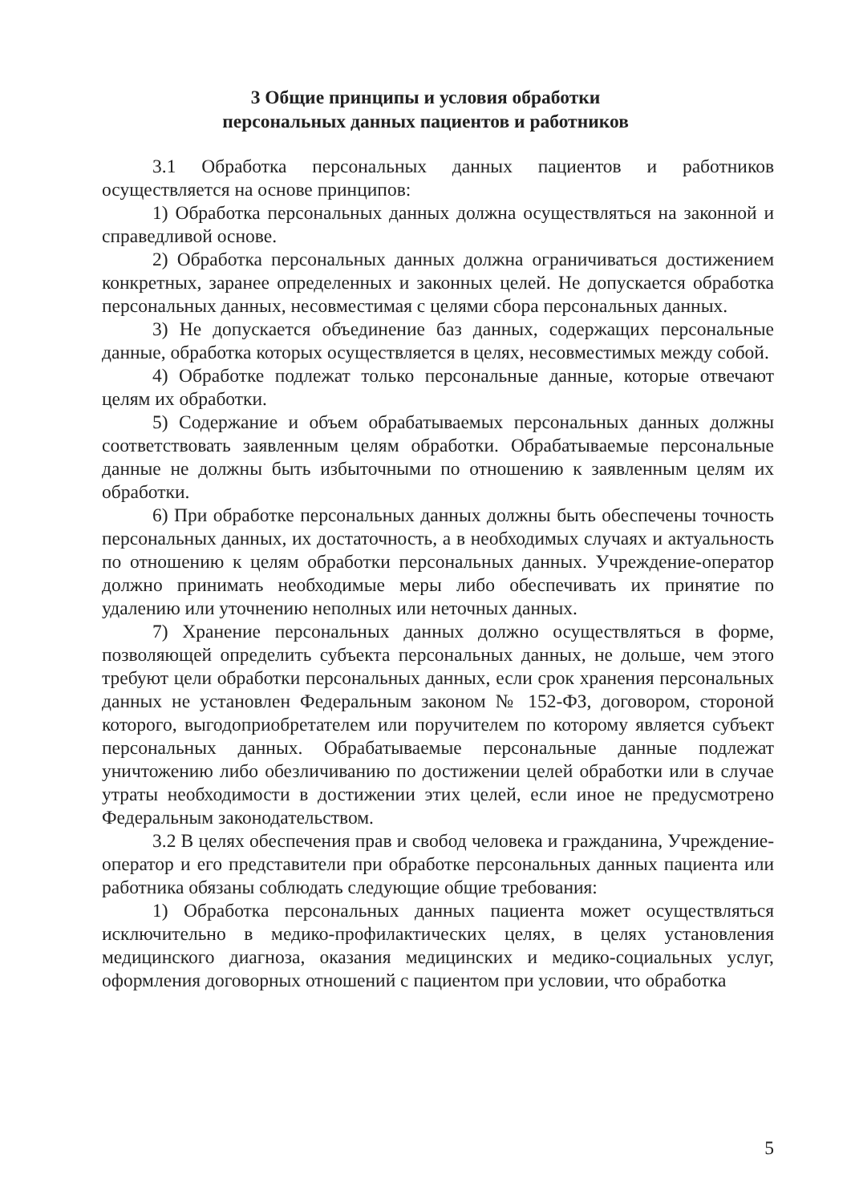3 Общие принципы и условия обработки
персональных данных пациентов и работников
3.1 Обработка персональных данных пациентов и работников осуществляется на основе принципов:
1) Обработка персональных данных должна осуществляться на законной и справедливой основе.
2) Обработка персональных данных должна ограничиваться достижением конкретных, заранее определенных и законных целей. Не допускается обработка персональных данных, несовместимая с целями сбора персональных данных.
3) Не допускается объединение баз данных, содержащих персональные данные, обработка которых осуществляется в целях, несовместимых между собой.
4) Обработке подлежат только персональные данные, которые отвечают целям их обработки.
5) Содержание и объем обрабатываемых персональных данных должны соответствовать заявленным целям обработки. Обрабатываемые персональные данные не должны быть избыточными по отношению к заявленным целям их обработки.
6) При обработке персональных данных должны быть обеспечены точность персональных данных, их достаточность, а в необходимых случаях и актуальность по отношению к целям обработки персональных данных. Учреждение-оператор должно принимать необходимые меры либо обеспечивать их принятие по удалению или уточнению неполных или неточных данных.
7) Хранение персональных данных должно осуществляться в форме, позволяющей определить субъекта персональных данных, не дольше, чем этого требуют цели обработки персональных данных, если срок хранения персональных данных не установлен Федеральным законом № 152-ФЗ, договором, стороной которого, выгодоприобретателем или поручителем по которому является субъект персональных данных. Обрабатываемые персональные данные подлежат уничтожению либо обезличиванию по достижении целей обработки или в случае утраты необходимости в достижении этих целей, если иное не предусмотрено Федеральным законодательством.
3.2 В целях обеспечения прав и свобод человека и гражданина, Учреждение-оператор и его представители при обработке персональных данных пациента или работника обязаны соблюдать следующие общие требования:
1) Обработка персональных данных пациента может осуществляться исключительно в медико-профилактических целях, в целях установления медицинского диагноза, оказания медицинских и медико-социальных услуг, оформления договорных отношений с пациентом при условии, что обработка
5